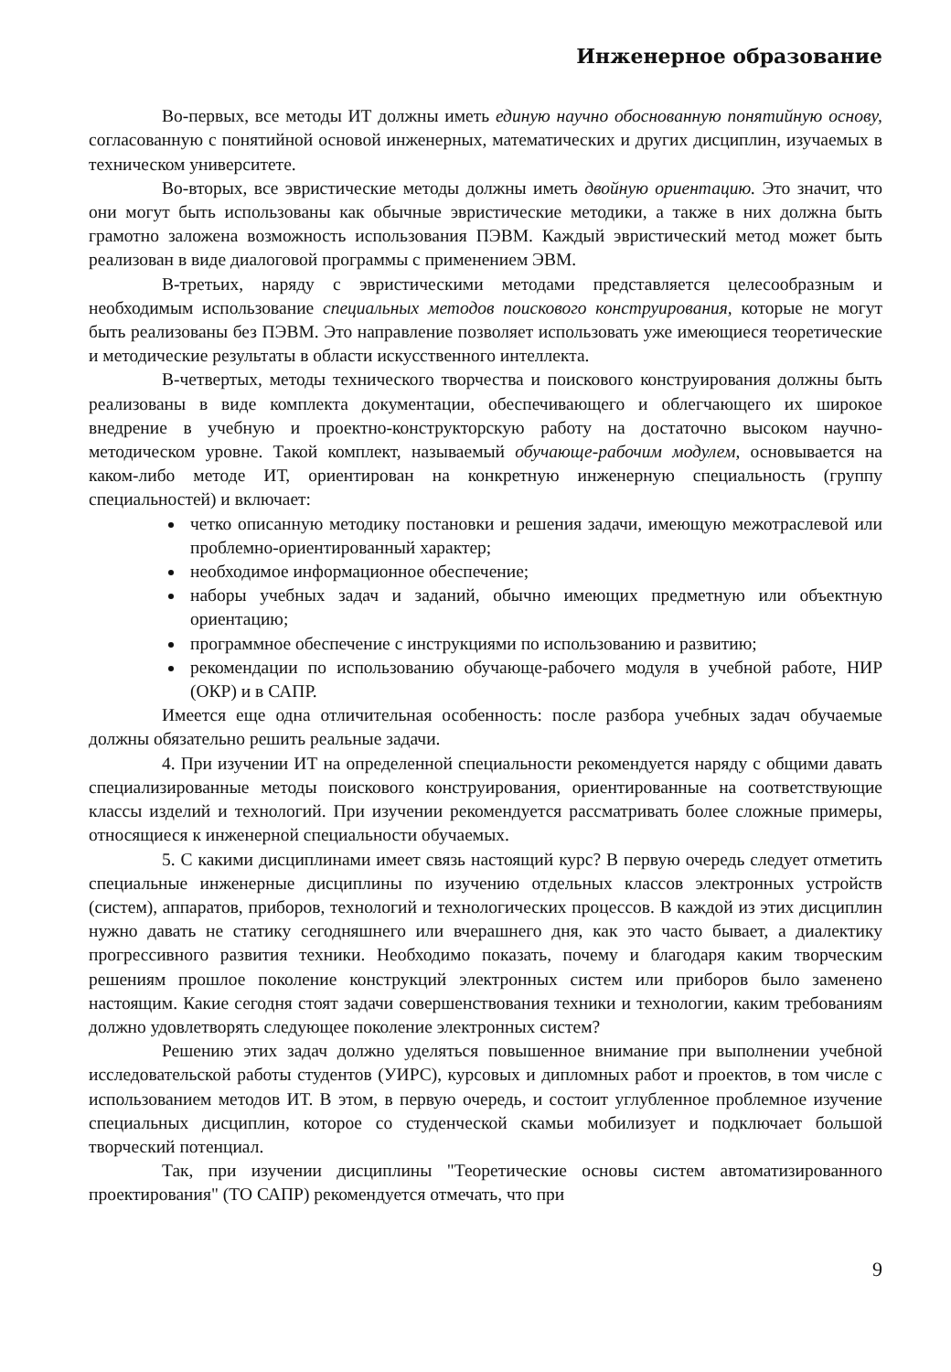Инженерное образование
Во-первых, все методы ИТ должны иметь единую научно обоснованную понятийную основу, согласованную с понятийной основой инженерных, математических и других дисциплин, изучаемых в техническом университете.
Во-вторых, все эвристические методы должны иметь двойную ориентацию. Это значит, что они могут быть использованы как обычные эвристические методики, а также в них должна быть грамотно заложена возможность использования ПЭВМ. Каждый эвристический метод может быть реализован в виде диалоговой программы с применением ЭВМ.
В-третьих, наряду с эвристическими методами представляется целесообразным и необходимым использование специальных методов поискового конструирования, которые не могут быть реализованы без ПЭВМ. Это направление позволяет использовать уже имеющиеся теоретические и методические результаты в области искусственного интеллекта.
В-четвертых, методы технического творчества и поискового конструирования должны быть реализованы в виде комплекта документации, обеспечивающего и облегчающего их широкое внедрение в учебную и проектно-конструкторскую работу на достаточно высоком научно-методическом уровне. Такой комплект, называемый обучающе-рабочим модулем, основывается на каком-либо методе ИТ, ориентирован на конкретную инженерную специальность (группу специальностей) и включает:
четко описанную методику постановки и решения задачи, имеющую межотраслевой или проблемно-ориентированный характер;
необходимое информационное обеспечение;
наборы учебных задач и заданий, обычно имеющих предметную или объектную ориентацию;
программное обеспечение с инструкциями по использованию и развитию;
рекомендации по использованию обучающе-рабочего модуля в учебной работе, НИР (ОКР) и в САПР.
Имеется еще одна отличительная особенность: после разбора учебных задач обучаемые должны обязательно решить реальные задачи.
4. При изучении ИТ на определенной специальности рекомендуется наряду с общими давать специализированные методы поискового конструирования, ориентированные на соответствующие классы изделий и технологий. При изучении рекомендуется рассматривать более сложные примеры, относящиеся к инженерной специальности обучаемых.
5. С какими дисциплинами имеет связь настоящий курс? В первую очередь следует отметить специальные инженерные дисциплины по изучению отдельных классов электронных устройств (систем), аппаратов, приборов, технологий и технологических процессов. В каждой из этих дисциплин нужно давать не статику сегодняшнего или вчерашнего дня, как это часто бывает, а диалектику прогрессивного развития техники. Необходимо показать, почему и благодаря каким творческим решениям прошлое поколение конструкций электронных систем или приборов было заменено настоящим. Какие сегодня стоят задачи совершенствования техники и технологии, каким требованиям должно удовлетворять следующее поколение электронных систем?
Решению этих задач должно уделяться повышенное внимание при выполнении учебной исследовательской работы студентов (УИРС), курсовых и дипломных работ и проектов, в том числе с использованием методов ИТ. В этом, в первую очередь, и состоит углубленное проблемное изучение специальных дисциплин, которое со студенческой скамьи мобилизует и подключает большой творческий потенциал.
Так, при изучении дисциплины "Теоретические основы систем автоматизированного проектирования" (ТО САПР) рекомендуется отмечать, что при
9